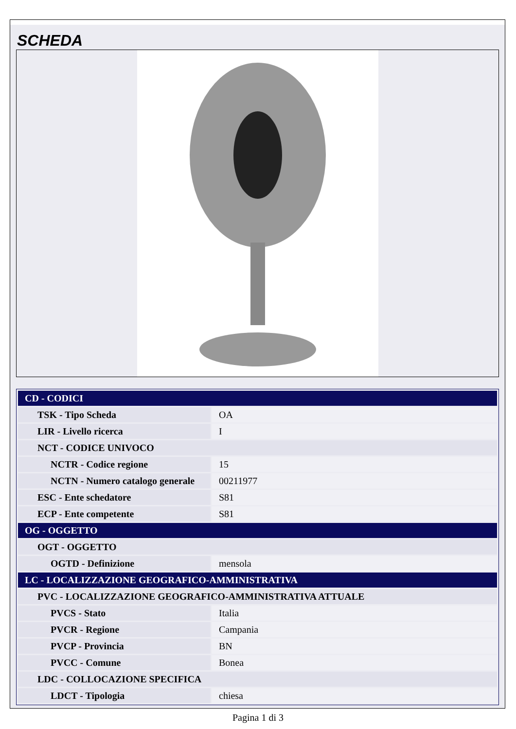SCHEDA
| CD - CODICI | |
| TSK - Tipo Scheda | OA |
| LIR - Livello ricerca | I |
| NCT - CODICE UNIVOCO | |
| NCTR - Codice regione | 15 |
| NCTN - Numero catalogo generale | 00211977 |
| ESC - Ente schedatore | S81 |
| ECP - Ente competente | S81 |
| OG - OGGETTO | |
| OGT - OGGETTO | |
| OGTD - Definizione | mensola |
| LC - LOCALIZZAZIONE GEOGRAFICO-AMMINISTRATIVA | |
| PVC - LOCALIZZAZIONE GEOGRAFICO-AMMINISTRATIVA ATTUALE | |
| PVCS - Stato | Italia |
| PVCR - Regione | Campania |
| PVCP - Provincia | BN |
| PVCC - Comune | Bonea |
| LDC - COLLOCAZIONE SPECIFICA | |
| LDCT - Tipologia | chiesa |
Pagina 1 di 3